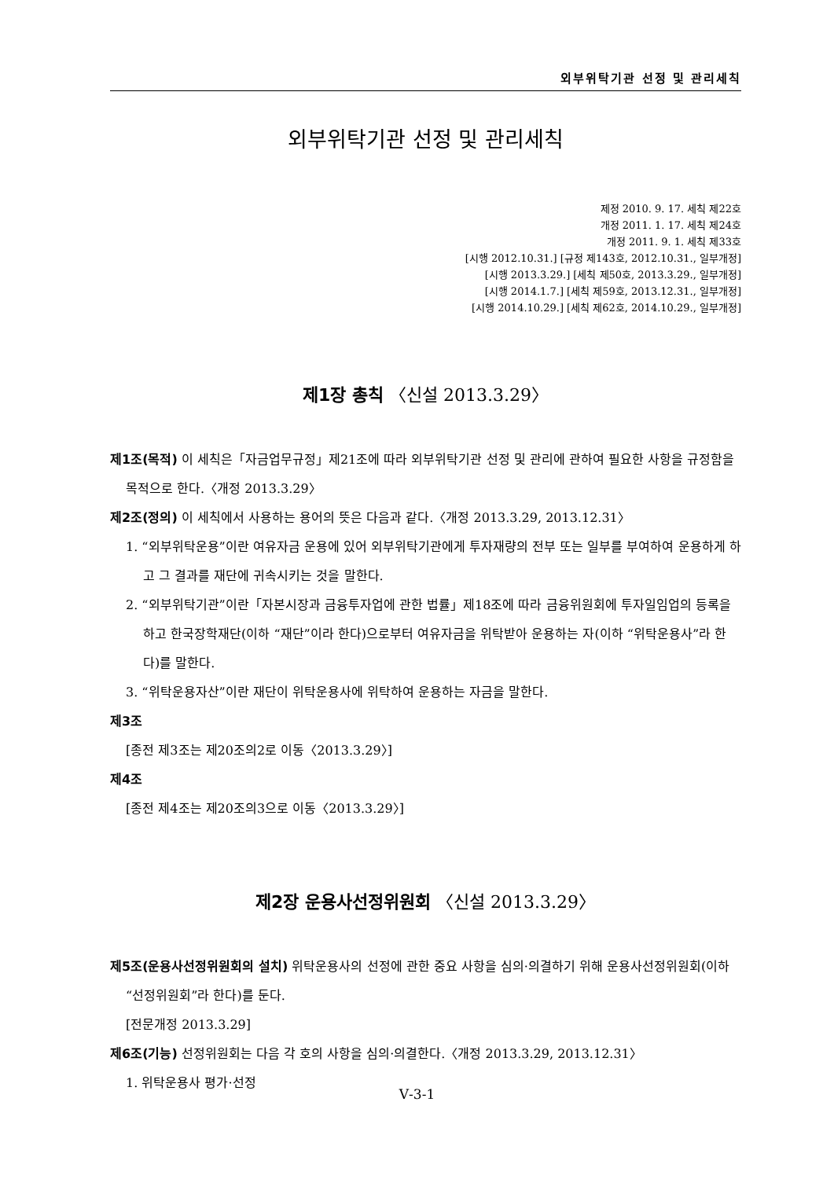외부위탁기관 선정 및 관리세칙
외부위탁기관 선정 및 관리세칙
제정 2010. 9. 17. 세칙 제22호
개정 2011. 1. 17. 세칙 제24호
개정 2011. 9. 1. 세칙 제33호
[시행 2012.10.31.] [규정 제143호, 2012.10.31., 일부개정]
[시행 2013.3.29.] [세칙 제50호, 2013.3.29., 일부개정]
[시행 2014.1.7.] [세칙 제59호, 2013.12.31., 일부개정]
[시행 2014.10.29.] [세칙 제62호, 2014.10.29., 일부개정]
제1장 총칙 〈신설 2013.3.29〉
제1조(목적) 이 세칙은「자금업무규정」제21조에 따라 외부위탁기관 선정 및 관리에 관하여 필요한 사항을 규정함을 목적으로 한다.〈개정 2013.3.29〉
제2조(정의) 이 세칙에서 사용하는 용어의 뜻은 다음과 같다.〈개정 2013.3.29, 2013.12.31〉
1. “외부위탁운용”이란 여유자금 운용에 있어 외부위탁기관에게 투자재량의 전부 또는 일부를 부여하여 운용하게 하고 그 결과를 재단에 귀속시키는 것을 말한다.
2. “외부위탁기관”이란「자본시장과 금융투자업에 관한 법률」제18조에 따라 금융위원회에 투자일임업의 등록을 하고 한국장학재단(이하 “재단”이라 한다)으로부터 여유자금을 위탁받아 운용하는 자(이하 “위탁운용사”라 한다)를 말한다.
3. “위탁운용자산”이란 재단이 위탁운용사에 위탁하여 운용하는 자금을 말한다.
제3조
[종전 제3조는 제20조의2로 이동〈2013.3.29〉]
제4조
[종전 제4조는 제20조의3으로 이동〈2013.3.29〉]
제2장 운용사선정위원회 〈신설 2013.3.29〉
제5조(운용사선정위원회의 설치) 위탁운용사의 선정에 관한 중요 사항을 심의·의결하기 위해 운용사선정위원회(이하 “선정위원회”라 한다)를 둔다.
[전문개정 2013.3.29]
제6조(기능) 선정위원회는 다음 각 호의 사항을 심의·의결한다.〈개정 2013.3.29, 2013.12.31〉
1. 위탁운용사 평가·선정
Ⅴ-3-1